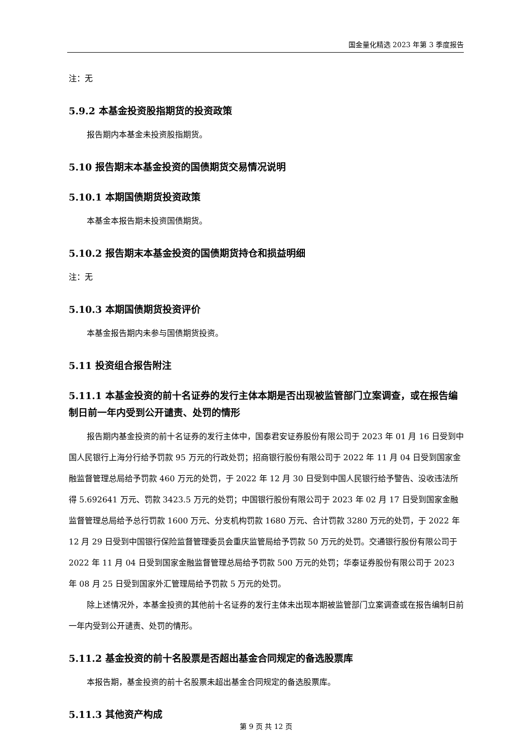国金量化精选 2023 年第 3 季度报告
注：无
5.9.2 本基金投资股指期货的投资政策
报告期内本基金未投资股指期货。
5.10 报告期末本基金投资的国债期货交易情况说明
5.10.1 本期国债期货投资政策
本基金本报告期未投资国债期货。
5.10.2 报告期末本基金投资的国债期货持仓和损益明细
注：无
5.10.3 本期国债期货投资评价
本基金报告期内未参与国债期货投资。
5.11 投资组合报告附注
5.11.1 本基金投资的前十名证券的发行主体本期是否出现被监管部门立案调查，或在报告编制日前一年内受到公开谴责、处罚的情形
报告期内基金投资的前十名证券的发行主体中，国泰君安证券股份有限公司于 2023 年 01 月 16 日受到中国人民银行上海分行给予罚款 95 万元的行政处罚；招商银行股份有限公司于 2022 年 11 月 04 日受到国家金融监督管理总局给予罚款 460 万元的处罚，于 2022 年 12 月 30 日受到中国人民银行给予警告、没收违法所得 5.692641 万元、罚款 3423.5 万元的处罚；中国银行股份有限公司于 2023 年 02 月 17 日受到国家金融监督管理总局给予总行罚款 1600 万元、分支机构罚款 1680 万元、合计罚款 3280 万元的处罚，于 2022 年 12 月 29 日受到中国银行保险监督管理委员会重庆监管局给予罚款 50 万元的处罚。交通银行股份有限公司于 2022 年 11 月 04 日受到国家金融监督管理总局给予罚款 500 万元的处罚；华泰证券股份有限公司于 2023 年 08 月 25 日受到国家外汇管理局给予罚款 5 万元的处罚。
除上述情况外，本基金投资的其他前十名证券的发行主体未出现本期被监管部门立案调查或在报告编制日前一年内受到公开谴责、处罚的情形。
5.11.2 基金投资的前十名股票是否超出基金合同规定的备选股票库
本报告期，基金投资的前十名股票未超出基金合同规定的备选股票库。
5.11.3 其他资产构成
第 9 页 共 12 页